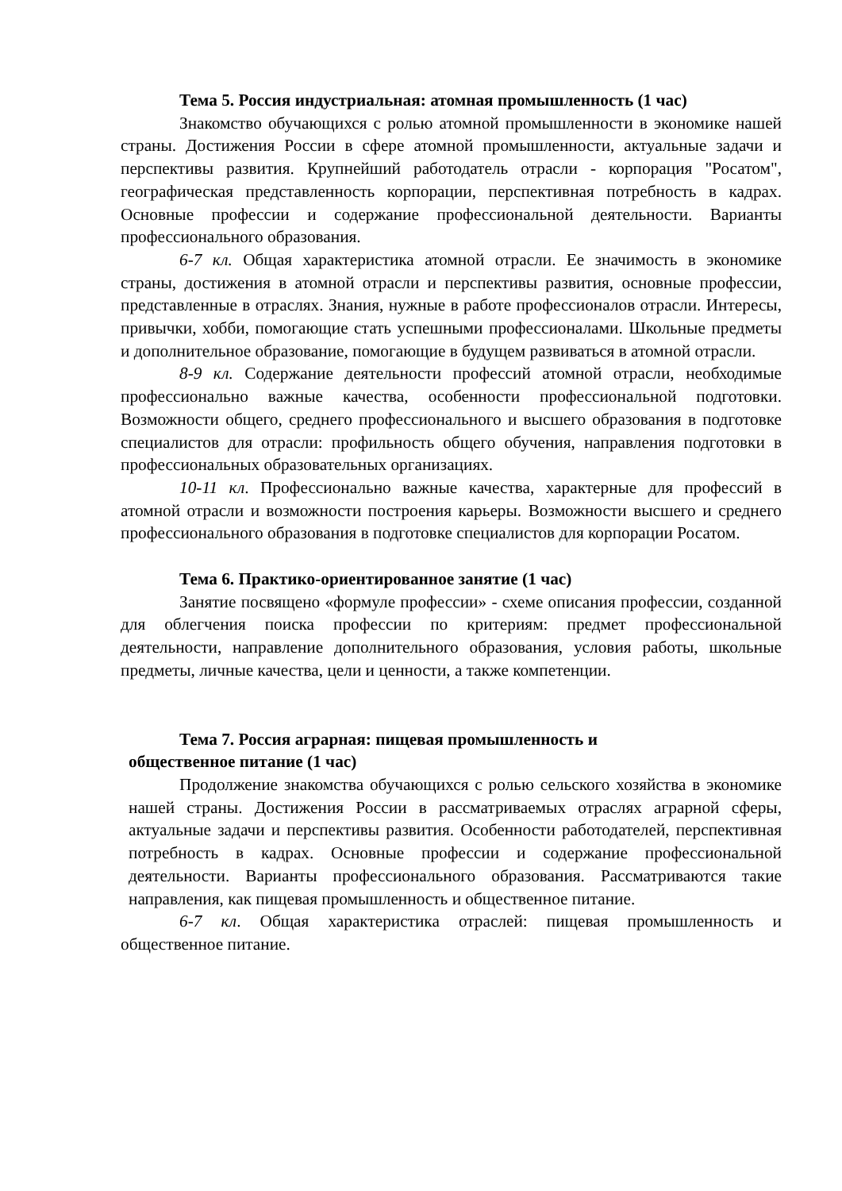Тема 5. Россия индустриальная: атомная промышленность (1 час)
Знакомство обучающихся с ролью атомной промышленности в экономике нашей страны. Достижения России в сфере атомной промышленности, актуальные задачи и перспективы развития. Крупнейший работодатель отрасли - корпорация "Росатом", географическая представленность корпорации, перспективная потребность в кадрах. Основные профессии и содержание профессиональной деятельности. Варианты профессионального образования.
6-7 кл. Общая характеристика атомной отрасли. Ее значимость в экономике страны, достижения в атомной отрасли и перспективы развития, основные профессии, представленные в отраслях. Знания, нужные в работе профессионалов отрасли. Интересы, привычки, хобби, помогающие стать успешными профессионалами. Школьные предметы и дополнительное образование, помогающие в будущем развиваться в атомной отрасли.
8-9 кл. Содержание деятельности профессий атомной отрасли, необходимые профессионально важные качества, особенности профессиональной подготовки. Возможности общего, среднего профессионального и высшего образования в подготовке специалистов для отрасли: профильность общего обучения, направления подготовки в профессиональных образовательных организациях.
10-11 кл. Профессионально важные качества, характерные для профессий в атомной отрасли и возможности построения карьеры. Возможности высшего и среднего профессионального образования в подготовке специалистов для корпорации Росатом.
Тема 6. Практико-ориентированное занятие (1 час)
Занятие посвящено «формуле профессии» - схеме описания профессии, созданной для облегчения поиска профессии по критериям: предмет профессиональной деятельности, направление дополнительного образования, условия работы, школьные предметы, личные качества, цели и ценности, а также компетенции.
Тема 7. Россия аграрная: пищевая промышленность и
общественное питание (1 час)
Продолжение знакомства обучающихся с ролью сельского хозяйства в экономике нашей страны. Достижения России в рассматриваемых отраслях аграрной сферы, актуальные задачи и перспективы развития. Особенности работодателей, перспективная потребность в кадрах. Основные профессии и содержание профессиональной деятельности. Варианты профессионального образования. Рассматриваются такие направления, как пищевая промышленность и общественное питание.
6-7 кл. Общая характеристика отраслей: пищевая промышленность и общественное питание.